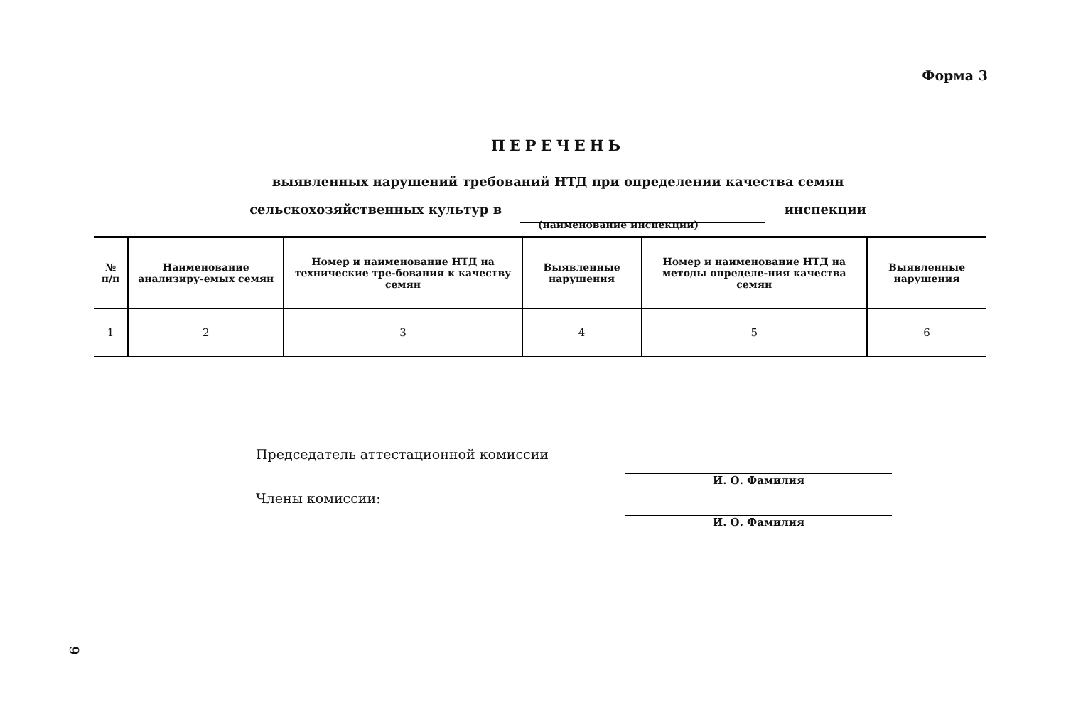Форма 3
ПЕРЕЧЕНЬ
выявленных нарушений требований НТД при определении качества семян
сельскохозяйственных культур в инспекции
(наименование инспекции)
| № п/п | Наименование анализиру-емых семян | Номер и наименование НТД на технические тре-бования к качеству семян | Выявленные нарушения | Номер и наименование НТД на методы определе-ния качества семян | Выявленные нарушения |
| --- | --- | --- | --- | --- | --- |
| 1 | 2 | 3 | 4 | 5 | 6 |
Председатель аттестационной комиссии
Члены комиссии:
И. О. Фамилия
И. О. Фамилия
9